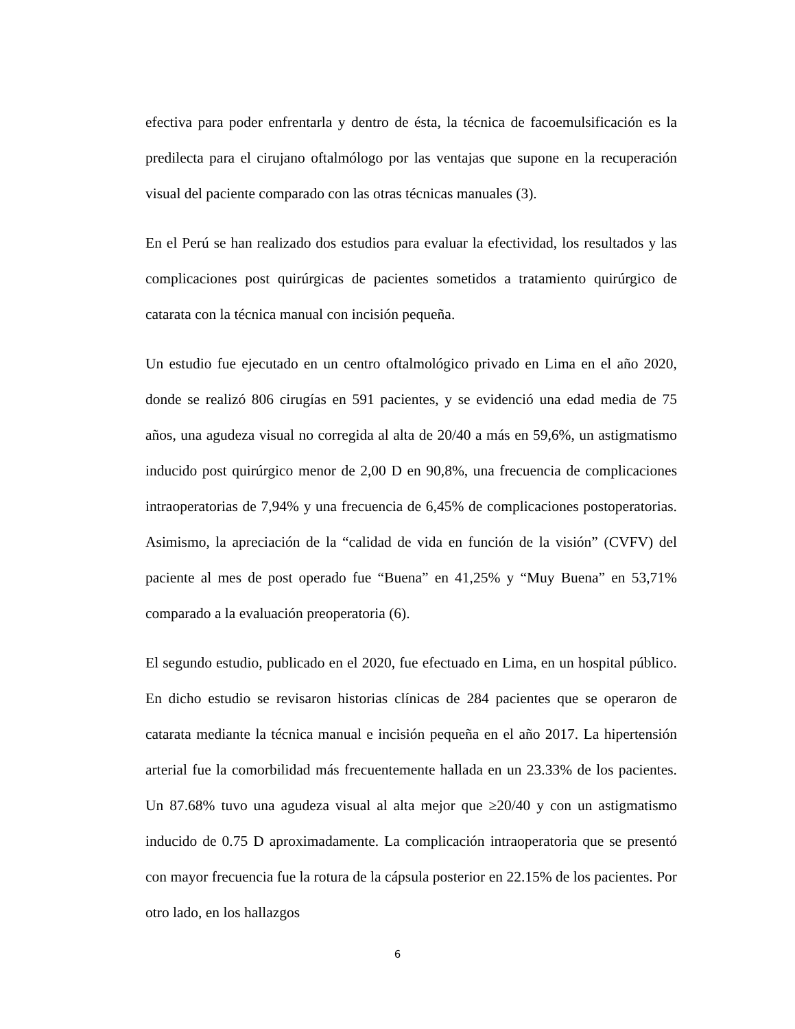efectiva para poder enfrentarla y dentro de ésta, la técnica de facoemulsificación es la predilecta para el cirujano oftalmólogo por las ventajas que supone en la recuperación visual del paciente comparado con las otras técnicas manuales (3).
En el Perú se han realizado dos estudios para evaluar la efectividad, los resultados y las complicaciones post quirúrgicas de pacientes sometidos a tratamiento quirúrgico de catarata con la técnica manual con incisión pequeña.
Un estudio fue ejecutado en un centro oftalmológico privado en Lima en el año 2020, donde se realizó 806 cirugías en 591 pacientes, y se evidenció una edad media de 75 años, una agudeza visual no corregida al alta de 20/40 a más en 59,6%, un astigmatismo inducido post quirúrgico menor de 2,00 D en 90,8%, una frecuencia de complicaciones intraoperatorias de 7,94% y una frecuencia de 6,45% de complicaciones postoperatorias. Asimismo, la apreciación de la “calidad de vida en función de la visión” (CVFV) del paciente al mes de post operado fue “Buena” en 41,25% y “Muy Buena” en 53,71% comparado a la evaluación preoperatoria (6).
El segundo estudio, publicado en el 2020, fue efectuado en Lima, en un hospital público. En dicho estudio se revisaron historias clínicas de 284 pacientes que se operaron de catarata mediante la técnica manual e incisión pequeña en el año 2017. La hipertensión arterial fue la comorbilidad más frecuentemente hallada en un 23.33% de los pacientes. Un 87.68% tuvo una agudeza visual al alta mejor que ≥20/40 y con un astigmatismo inducido de 0.75 D aproximadamente. La complicación intraoperatoria que se presentó con mayor frecuencia fue la rotura de la cápsula posterior en 22.15% de los pacientes. Por otro lado, en los hallazgos
6